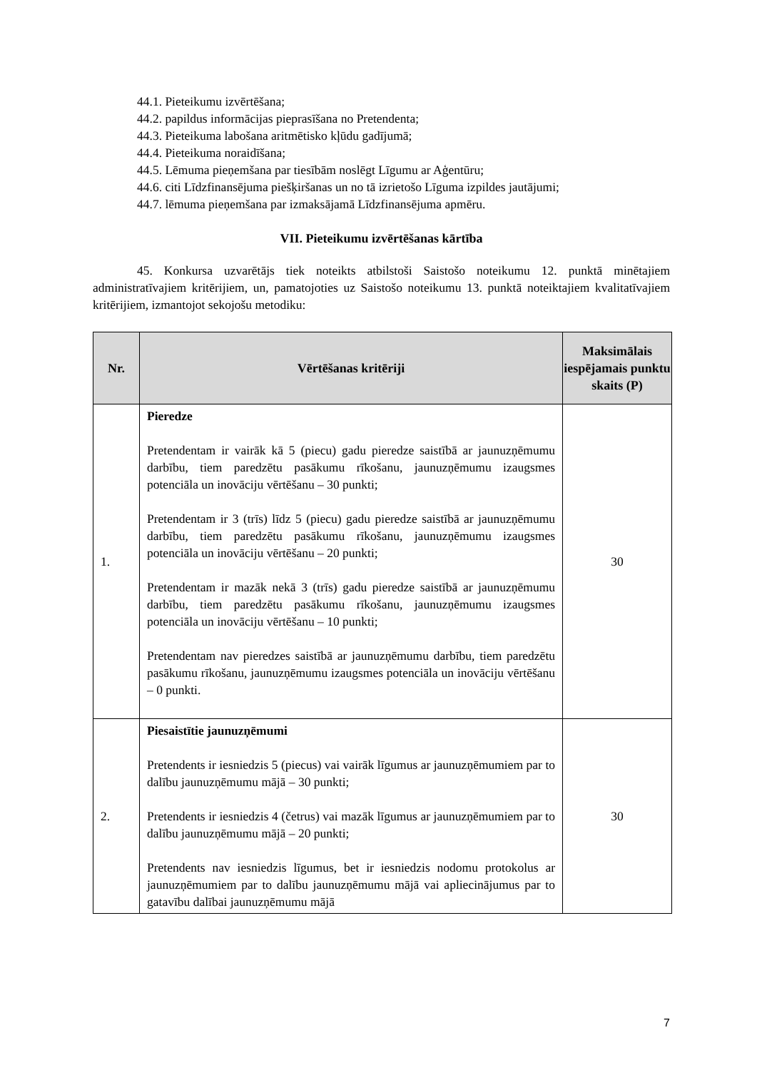44.1. Pieteikumu izvērtēšana;
44.2. papildus informācijas pieprasīšana no Pretendenta;
44.3. Pieteikuma labošana aritmētisko kļūdu gadījumā;
44.4. Pieteikuma noraidīšana;
44.5. Lēmuma pieņemšana par tiesībām noslēgt Līgumu ar Aģentūru;
44.6. citi Līdzfinansējuma piešķiršanas un no tā izrietošo Līguma izpildes jautājumi;
44.7. lēmuma pieņemšana par izmaksājamā Līdzfinansējuma apmēru.
VII. Pieteikumu izvērtēšanas kārtība
45. Konkursa uzvarētājs tiek noteikts atbilstoši Saistošo noteikumu 12. punktā minētajiem administratīvajiem kritērijiem, un, pamatojoties uz Saistošo noteikumu 13. punktā noteiktajiem kvalitatīvajiem kritērijiem, izmantojot sekojošu metodiku:
| Nr. | Vērtēšanas kritēriji | Maksimālais iespējamais punktu skaits (P) |
| --- | --- | --- |
| 1. | Pieredze Pretendentam ir vairāk kā 5 (piecu) gadu pieredze saistībā ar jaunuzņēmumu darbību, tiem paredzētu pasākumu rīkošanu, jaunuzņēmumu izaugsmes potenciāla un inovāciju vērtēšanu – 30 punkti; Pretendentam ir 3 (trīs) līdz 5 (piecu) gadu pieredze saistībā ar jaunuzņēmumu darbību, tiem paredzētu pasākumu rīkošanu, jaunuzņēmumu izaugsmes potenciāla un inovāciju vērtēšanu – 20 punkti; Pretendentam ir mazāk nekā 3 (trīs) gadu pieredze saistībā ar jaunuzņēmumu darbību, tiem paredzētu pasākumu rīkošanu, jaunuzņēmumu izaugsmes potenciāla un inovāciju vērtēšanu – 10 punkti; Pretendentam nav pieredzes saistībā ar jaunuzņēmumu darbību, tiem paredzētu pasākumu rīkošanu, jaunuzņēmumu izaugsmes potenciāla un inovāciju vērtēšanu – 0 punkti. | 30 |
| 2. | Piesaistītie jaunuzņēmumi Pretendents ir iesniedzis 5 (piecus) vai vairāk līgumus ar jaunuzņēmumiem par to dalību jaunuzņēmumu mājā – 30 punkti; Pretendents ir iesniedzis 4 (četrus) vai mazāk līgumus ar jaunuzņēmumiem par to dalību jaunuzņēmumu mājā – 20 punkti; Pretendents nav iesniedzis līgumus, bet ir iesniedzis nodomu protokolus ar jaunuzņēmumiem par to dalību jaunuzņēmumu mājā vai apliecinājumus par to gatavību dalībai jaunuzņēmumu mājā | 30 |
7